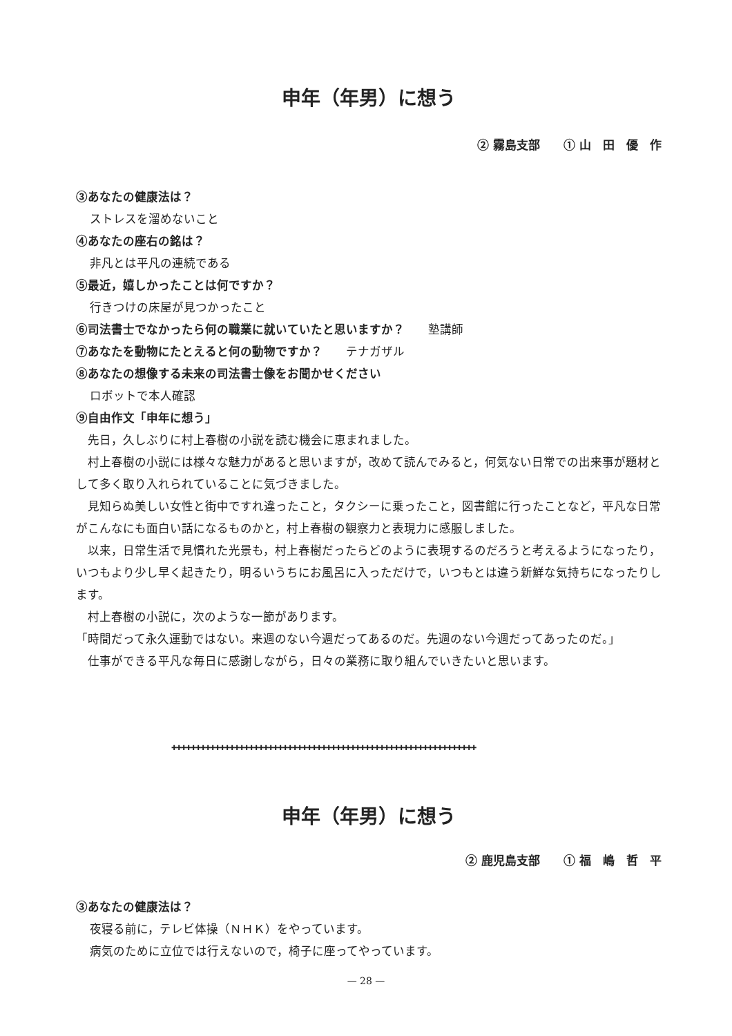申年（年男）に想う
② 霧島支部　　① 山　田　優　作
③あなたの健康法は？
ストレスを溜めないこと
④あなたの座右の銘は？
非凡とは平凡の連続である
⑤最近，嬉しかったことは何ですか？
行きつけの床屋が見つかったこと
⑥司法書士でなかったら何の職業に就いていたと思いますか？　　塾講師
⑦あなたを動物にたとえると何の動物ですか？　　テナガザル
⑧あなたの想像する未来の司法書士像をお聞かせください
ロボットで本人確認
⑨自由作文「申年に想う」
　先日，久しぶりに村上春樹の小説を読む機会に恵まれました。
　村上春樹の小説には様々な魅力があると思いますが，改めて読んでみると，何気ない日常での出来事が題材として多く取り入れられていることに気づきました。
　見知らぬ美しい女性と街中ですれ違ったこと，タクシーに乗ったこと，図書館に行ったことなど，平凡な日常がこんなにも面白い話になるものかと，村上春樹の観察力と表現力に感服しました。
　以来，日常生活で見慣れた光景も，村上春樹だったらどのように表現するのだろうと考えるようになったり，いつもより少し早く起きたり，明るいうちにお風呂に入っただけで，いつもとは違う新鮮な気持ちになったりします。
　村上春樹の小説に，次のような一節があります。
「時間だって永久運動ではない。来週のない今週だってあるのだ。先週のない今週だってあったのだ。」
　仕事ができる平凡な毎日に感謝しながら，日々の業務に取り組んでいきたいと思います。
✚✚✚✚✚✚✚✚✚✚✚✚✚✚✚✚✚✚✚✚✚✚✚✚✚✚✚✚✚✚✚✚✚✚✚✚✚✚✚✚✚✚✚✚✚✚✚✚✚✚✚✚✚✚✚✚✚✚✚✚✚✚✚
申年（年男）に想う
② 鹿児島支部　　① 福　嶋　哲　平
③あなたの健康法は？
夜寝る前に，テレビ体操（ＮＨＫ）をやっています。
病気のために立位では行えないので，椅子に座ってやっています。
— 28 —